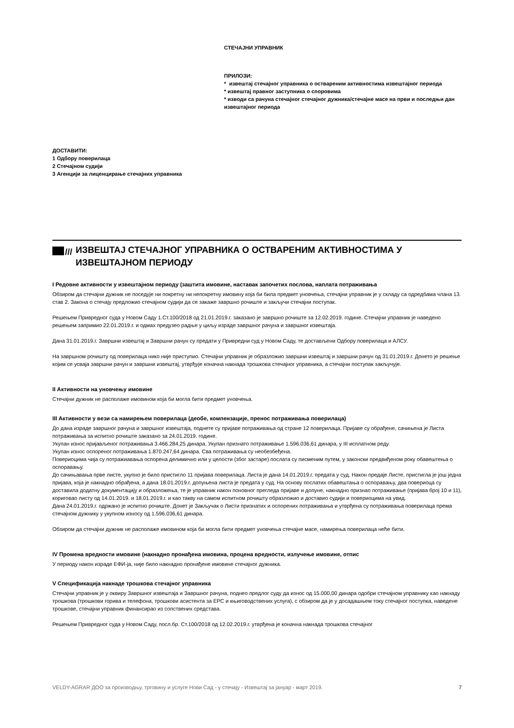СТЕЧАЈНИ УПРАВНИК
ПРИЛОЗИ:
* извештај стечајног управника о оствареним активностима извештајног периода
* извештај правног заступника о споровима
* изводи са рачуна стечајног стечајног дужника/стечајне масе на први и последњи дан извештајног периода
ДОСТАВИТИ:
1 Одбору поверилаца
2 Стечајном судији
3 Агенцији за лиценцирање стечајних управника
/// ИЗВЕШТАЈ СТЕЧАЈНОГ УПРАВНИКА О ОСТВАРЕНИМ АКТИВНОСТИМА У ИЗВЕШТАЈНОМ ПЕРИОДУ
I Редовне активности у извештајном периоду (заштита имовине, наставак започетих послова, наплата потраживања
Обзиром да стечајни дужник не поседује ни покретну ни непокретну имовину која би била предмет уновчења, стечајни управник је у складу са одредбама члана 13. став 2. Закона о стечају предложио стечајном судији да се закаже завршно рочиште и закључи стечајни поступак.
Решењем Привредног суда у Новом Саду 1.Ст.100/2018 од 21.01.2019.г. заказано је завршно рочиште за 12.02.2019. године. Стечајни управник је наведено решењем запримио 22.01.2019.г. и одмах предузео радње у циљу израде завршног рачуна и завршног извештаја.
Дана 31.01.2019.г. Завршни извештај и Завршни рачун су предати у Привредни суд у Новом Саду, те достављени Одбору поверилаца и АЛСУ.
На завршном рочишту од поверилаца нико није приступио. Стечајни управник је образложио завршни извештај и завршни рачун од 31.01.2019.г. Донето је решење којим се усваја завршни рачун и завршни извештај, утврђује коначна накнада трошкова стечајног управника, а стечајни поступак закључује.
II Активности на уновчењу имовине
Стечајни дужник не располаже имовином која би могла бити предмет уновчења.
III Активности у вези са намирењем поверилаца (деобе, компензације, пренос потраживања поверилаца)
До дана израде завршног рачуна и завршног извештаја, поднете су пријаве потраживања од стране 12 поверилаца. Пријаве су обрађене, сачињена је Листа потраживања за испитно рочиште заказано за 24.01.2019. године.
Укупан износ пријављеног потраживања 3.466.284,25 динара. Укупан признато потраживање 1.596.036,61 динара, у III исплатном реду.
Укупан износ оспореног потраживања 1.870.247,64 динара. Сва потраживања су необезбеђена.
Повериоцима чија су потражиавања оспорена делимично или у целости (због застаре) послата су писменим путем, у законски предвиђеном року обавештења о оспоравању.
До сачињавања прве листе, укупно је било пристигло 11 пријава поверилаца. Листа је дана 14.01.2019.г. предата у суд. Након предаје Листе, пристигла је још једна пријава, која је накнадно обрађена, а дана 18.01.2019.г. допуњена листа је предата у суд. На основу послатих обавештања о оспоравању, два повериоца су доставила додатну документацију и образложења, те је управник након поновног прегледа пријаве и допуне, накнадно признао потраживање (пријава број 10 и 11), кориговао листу од 14.01.2019. и 18.01.2019.г. и као такву на самом испитном рочишту образложио и доставио судији и повериоцима на увид.
Дана 24.01.2019.г. одржано је испитно рочиште. Донет је Закључак о Листи признатих и оспорених потраживања и утврђена су потраживања поверилаца према стечајном дужнику у укупном износу од 1.596.036,61 динара.
Обзиром да стечајни дужник не располаже имовином која би могла бити предмет уновчења стечајне масе, намирења поверилаца неће бити.
IV Промена вредности имовине (накнадно пронађена имовина, процена вредности, излучење имовине, отпис
У периоду након израде ЕФИ-ја, није било накнадно пронађене имовине стечајног дужника.
V Спецификација накнаде трошкова стечајног управника
Стечајни управник је у оквиру Завршног извештаја и Завршног рачуна, поднео предлог суду да износ од 15.000,00 динара одобри стечајном управнику као накнаду трошкова (трошкови горива и телефона, трошкови асистента за ЕРС и књиговодствених услуга), с обзиром да је у досадашњем току стечајног поступка, наведене трошкове, стечајни управник финансирао из сопствених средстава.
Решењем Привредног суда у Новом Саду, посл.бр. Ст.100/2018 од 12.02.2019.г. утврђена је коначна накнада трошкова стечајног
VELDY-AGRAR ДОО за производњу, трговину и услуге Нови Сад - у стечају - Извештај за јануар - март 2019. 7